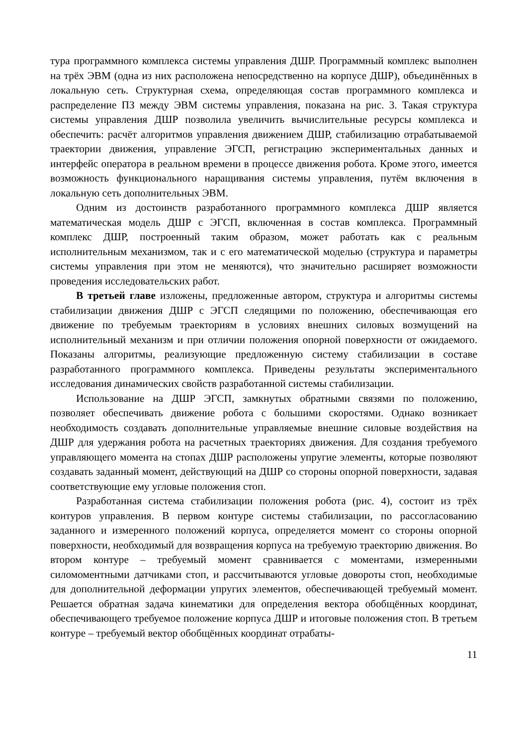тура программного комплекса системы управления ДШР. Программный комплекс выполнен на трёх ЭВМ (одна из них расположена непосредственно на корпусе ДШР), объединённых в локальную сеть. Структурная схема, определяющая состав программного комплекса и распределение ПЗ между ЭВМ системы управления, показана на рис. 3. Такая структура системы управления ДШР позволила увеличить вычислительные ресурсы комплекса и обеспечить: расчёт алгоритмов управления движением ДШР, стабилизацию отрабатываемой траектории движения, управление ЭГСП, регистрацию экспериментальных данных и интерфейс оператора в реальном времени в процессе движения робота. Кроме этого, имеется возможность функционального наращивания системы управления, путём включения в локальную сеть дополнительных ЭВМ.
Одним из достоинств разработанного программного комплекса ДШР является математическая модель ДШР с ЭГСП, включенная в состав комплекса. Программный комплекс ДШР, построенный таким образом, может работать как с реальным исполнительным механизмом, так и с его математической моделью (структура и параметры системы управления при этом не меняются), что значительно расширяет возможности проведения исследовательских работ.
В третьей главе изложены, предложенные автором, структура и алгоритмы системы стабилизации движения ДШР с ЭГСП следящими по положению, обеспечивающая его движение по требуемым траекториям в условиях внешних силовых возмущений на исполнительный механизм и при отличии положения опорной поверхности от ожидаемого. Показаны алгоритмы, реализующие предложенную систему стабилизации в составе разработанного программного комплекса. Приведены результаты экспериментального исследования динамических свойств разработанной системы стабилизации.
Использование на ДШР ЭГСП, замкнутых обратными связями по положению, позволяет обеспечивать движение робота с большими скоростями. Однако возникает необходимость создавать дополнительные управляемые внешние силовые воздействия на ДШР для удержания робота на расчетных траекториях движения. Для создания требуемого управляющего момента на стопах ДШР расположены упругие элементы, которые позволяют создавать заданный момент, действующий на ДШР со стороны опорной поверхности, задавая соответствующие ему угловые положения стоп.
Разработанная система стабилизации положения робота (рис. 4), состоит из трёх контуров управления. В первом контуре системы стабилизации, по рассогласованию заданного и измеренного положений корпуса, определяется момент со стороны опорной поверхности, необходимый для возвращения корпуса на требуемую траекторию движения. Во втором контуре – требуемый момент сравнивается с моментами, измеренными силомоментными датчиками стоп, и рассчитываются угловые довороты стоп, необходимые для дополнительной деформации упругих элементов, обеспечивающей требуемый момент. Решается обратная задача кинематики для определения вектора обобщённых координат, обеспечивающего требуемое положение корпуса ДШР и итоговые положения стоп. В третьем контуре – требуемый вектор обобщённых координат отрабаты-
11